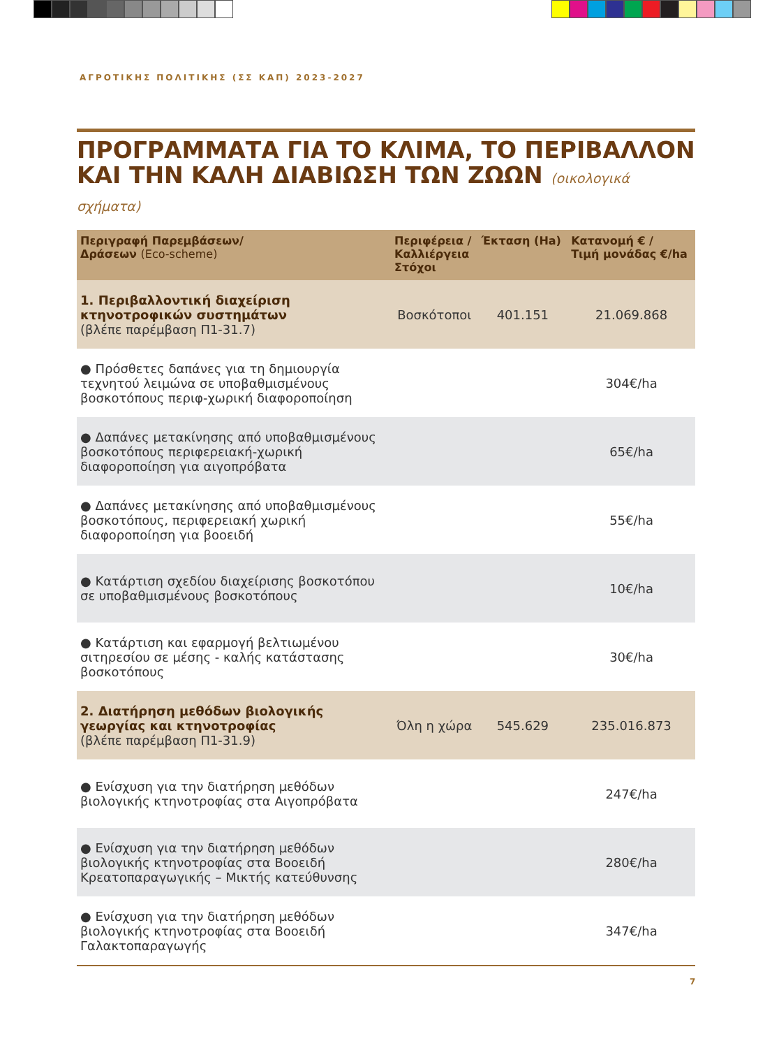ΑΓΡΟΤΙΚΗΣ ΠΟΛΙΤΙΚΗΣ (ΣΣ ΚΑΠ) 2023-2027
ΠΡΟΓΡΑΜΜΑΤΑ ΓΙΑ ΤΟ ΚΛΙΜΑ, ΤΟ ΠΕΡΙΒΑΛΛΟΝ ΚΑΙ ΤΗΝ ΚΑΛΗ ΔΙΑΒΙΩΣΗ ΤΩΝ ΖΩΩΝ (οικολογικά σχήματα)
| Περιγραφή Παρεμβάσεων/ Δράσεων (Eco-scheme) | Περιφέρεια / Καλλιέργεια Στόχοι | Έκταση (Ha) | Κατανομή € / Τιμή μονάδας €/ha |
| --- | --- | --- | --- |
| 1. Περιβαλλοντική διαχείριση κτηνοτροφικών συστημάτων (βλέπε παρέμβαση Π1-31.7) | Βοσκότοποι | 401.151 | 21.069.868 |
| ● Πρόσθετες δαπάνες για τη δημιουργία τεχνητού λειμώνα σε υποβαθμισμένους βοσκοτόπους περιφ-χωρική διαφοροποίηση | | | 304€/ha |
| ● Δαπάνες μετακίνησης από υποβαθμισμένους βοσκοτόπους περιφερειακή-χωρική διαφοροποίηση για αιγοπρόβατα | | | 65€/ha |
| ● Δαπάνες μετακίνησης από υποβαθμισμένους βοσκοτόπους, περιφερειακή χωρική διαφοροποίηση για βοοειδή | | | 55€/ha |
| ● Κατάρτιση σχεδίου διαχείρισης βοσκοτόπου σε υποβαθμισμένους βοσκοτόπους | | | 10€/ha |
| ● Κατάρτιση και εφαρμογή βελτιωμένου σιτηρεσίου σε μέσης - καλής κατάστασης βοσκοτόπους | | | 30€/ha |
| 2. Διατήρηση μεθόδων βιολογικής γεωργίας και κτηνοτροφίας (βλέπε παρέμβαση Π1-31.9) | Όλη η χώρα | 545.629 | 235.016.873 |
| ● Ενίσχυση για την διατήρηση μεθόδων βιολογικής κτηνοτροφίας στα Αιγοπρόβατα | | | 247€/ha |
| ● Ενίσχυση για την διατήρηση μεθόδων βιολογικής κτηνοτροφίας στα Βοοειδή Κρεατοπαραγωγικής – Μικτής κατεύθυνσης | | | 280€/ha |
| ● Ενίσχυση για την διατήρηση μεθόδων βιολογικής κτηνοτροφίας στα Βοοειδή Γαλακτοπαραγωγής | | | 347€/ha |
7